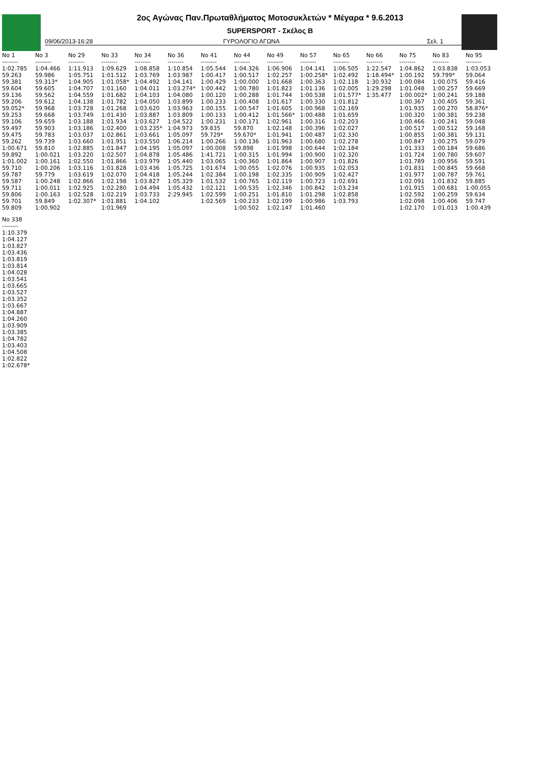2ος Αγώνας Παν.Πρωταθλήματος Μοτοσυκλετών * Μέγαρα * 9.6.2013
SUPERSPORT - Σκέλος Β
09/06/2013-16:28 ΓΥΡΟΛΟΓΙΟ ΑΓΩΝΑ Σελ. 1
| No 1 | No 3 | No 29 | No 33 | No 34 | No 36 | No 41 | No 44 | No 49 | No 57 | No 65 | No 66 | No 75 | No 83 | No 95 |
| --- | --- | --- | --- | --- | --- | --- | --- | --- | --- | --- | --- | --- | --- | --- |
| -------- | -------- | -------- | -------- | -------- | -------- | -------- | -------- | -------- | -------- | -------- | -------- | -------- | -------- | -------- |
| 1:02.785 59.263 59.381 59.604 59.136 59.206 59.052* 59.253 59.106 59.497 59.475 59.262 1:00.671 59.892 1:01.002 59.710 59.787 59.587 59.711 59.806 59.701 59.809 | 1:04.466 59.986 59.313* 59.605 59.562 59.612 59.968 59.668 59.659 59.903 59.783 59.739 59.810 1:00.021 1:00.161 1:00.206 59.779 1:00.248 1:00.011 1:00.163 59.849 1:00.902 | 1:11.913 1:05.751 1:04.905 1:04.707 1:04.559 1:04.138 1:03.728 1:03.749 1:03.188 1:03.186 1:03.037 1:03.660 1:02.885 1:03.220 1:02.550 1:03.116 1:03.619 1:02.866 1:02.925 1:02.528 1:02.307* | 1:09.629 1:01.512 1:01.058* 1:01.160 1:01.682 1:01.782 1:01.268 1:01.430 1:01.934 1:02.400 1:02.861 1:01.951 1:01.847 1:02.507 1:01.866 1:01.828 1:02.070 1:02.198 1:02.280 1:02.219 1:01.881 1:01.969 | 1:08.858 1:03.769 1:04.492 1:04.011 1:04.103 1:04.050 1:03.620 1:03.887 1:03.627 1:03.235* 1:03.661 1:03.550 1:04.195 1:04.878 1:03.979 1:03.436 1:04.418 1:03.827 1:04.494 1:03.733 1:04.102 | 1:10.854 1:03.987 1:04.141 1:03.274* 1:04.080 1:03.899 1:03.963 1:03.809 1:04.522 1:04.973 1:05.097 1:06.214 1:05.097 1:05.486 1:05.440 1:05.725 1:05.244 1:05.329 1:05.432 2:29.945 | 1:05.544 1:00.417 1:00.429 1:00.442 1:00.120 1:00.233 1:00.155 1:00.133 1:00.231 59.835 59.729* 1:00.266 1:00.008 1:41.721 1:03.065 1:01.674 1:02.384 1:01.532 1:02.121 1:02.599 1:02.569 | 1:04.326 1:00.517 1:00.000 1:00.780 1:00.288 1:00.408 1:00.547 1:00.412 1:00.171 59.870 59.670* 1:00.136 59.898 1:00.315 1:00.360 1:00.055 1:00.198 1:00.765 1:00.535 1:00.251 1:00.233 1:00.502 | 1:06.906 1:02.257 1:01.668 1:01.823 1:01.744 1:01.617 1:01.605 1:01.566* 1:02.961 1:02.148 1:01.941 1:01.963 1:01.998 1:01.994 1:01.864 1:02.076 1:02.335 1:02.119 1:02.346 1:01.810 1:02.199 1:02.147 | 1:04.141 1:00.258* 1:00.363 1:01.136 1:00.538 1:00.330 1:00.968 1:00.488 1:00.316 1:00.396 1:00.487 1:00.680 1:00.644 1:00.900 1:00.907 1:00.935 1:00.909 1:00.723 1:00.842 1:01.298 1:00.986 1:01.460 | 1:06.505 1:02.492 1:02.118 1:02.005 1:01.577* 1:01.812 1:02.169 1:01.659 1:02.203 1:02.027 1:02.330 1:02.278 1:02.184 1:02.320 1:01.826 1:02.053 1:02.427 1:02.691 1:03.234 1:02.858 1:03.793 | 1:22.547 1:18.494* 1:30.932 1:29.298 1:35.477 | 1:04.862 1:00.192 1:00.084 1:01.048 1:00.002* 1:00.367 1:01.935 1:00.320 1:00.466 1:00.517 1:00.855 1:00.847 1:01.333 1:01.724 1:01.789 1:01.831 1:01.977 1:02.091 1:01.915 1:02.592 1:02.098 1:02.170 | 1:03.838 59.799* 1:00.075 1:00.257 1:00.241 1:00.405 1:00.270 1:00.381 1:00.241 1:00.512 1:00.381 1:00.275 1:00.184 1:00.780 1:00.956 1:00.845 1:00.787 1:01.832 1:00.681 1:00.259 1:00.406 1:01.013 | 1:03.053 59.064 59.416 59.669 59.188 59.361 58.876* 59.238 59.048 59.168 59.131 59.079 59.686 59.607 59.591 59.668 59.761 59.885 1:00.055 59.634 59.747 1:00.439 |
| No 338 |
| --- |
| -------- |
| 1:10.379 1:04.127 1:03.827 1:03.436 1:03.819 1:03.814 1:04.028 1:03.541 1:03.665 1:03.527 1:03.352 1:03.667 1:04.887 1:04.260 1:03.909 1:03.385 1:04.782 1:03.403 1:04.508 1:02.822 1:02.678* |